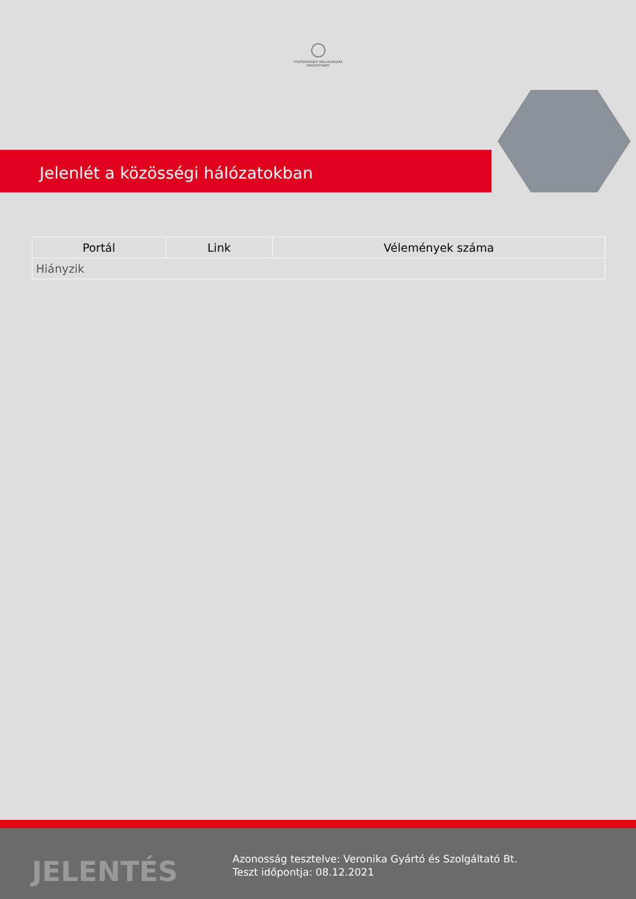TISZTESSÉGES VÁLLALKOZÁS
TANÚSÍTVÁNY
Jelenlét a közösségi hálózatokban
| Portál | Link | Vélemények száma |
| --- | --- | --- |
| Hiányzik | | |
JELENTÉS
Azonosság tesztelve: Veronika Gyártó és Szolgáltató Bt.
Teszt időpontja: 08.12.2021